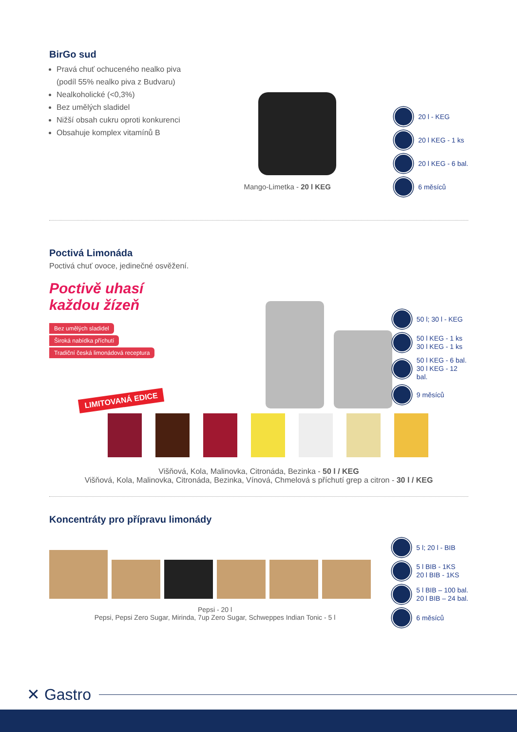BirGo sud
Pravá chuť ochuceného nealko piva
(podíl 55% nealko piva z Budvaru)
Nealkoholické (<0,3%)
Bez umělých sladidel
Nižší obsah cukru oproti konkurenci
Obsahuje komplex vitamínů B
Mango-Limetka - 20 l KEG
20 l - KEG
20 l KEG - 1 ks
20 l KEG - 6 bal.
6 měsíců
Poctivá Limonáda
Poctivá chuť ovoce, jedinečné osvěžení.
Poctivě uhasí
každou žízeň
Bez umělých sladidel
Široká nabídka příchutí
Tradiční česká limonádová receptura
LIMITOVANÁ EDICE
50 l; 30 l - KEG
50 l KEG - 1 ks
30 l KEG - 1 ks
50 l KEG - 6 bal.
30 l KEG - 12 bal.
9 měsíců
Višňová, Kola, Malinovka, Citronáda, Bezinka - 50 l / KEG
Višňová, Kola, Malinovka, Citronáda, Bezinka, Vínová, Chmelová s příchutí grep a citron - 30 l / KEG
Koncentráty pro přípravu limonády
Pepsi - 20 l
Pepsi, Pepsi Zero Sugar, Mirinda, 7up Zero Sugar, Schweppes Indian Tonic - 5 l
5 l; 20 l - BIB
5 l BIB - 1KS
20 l BIB - 1KS
5 l BIB – 100 bal.
20 l BIB – 24 bal.
6 měsíců
✕ Gastro